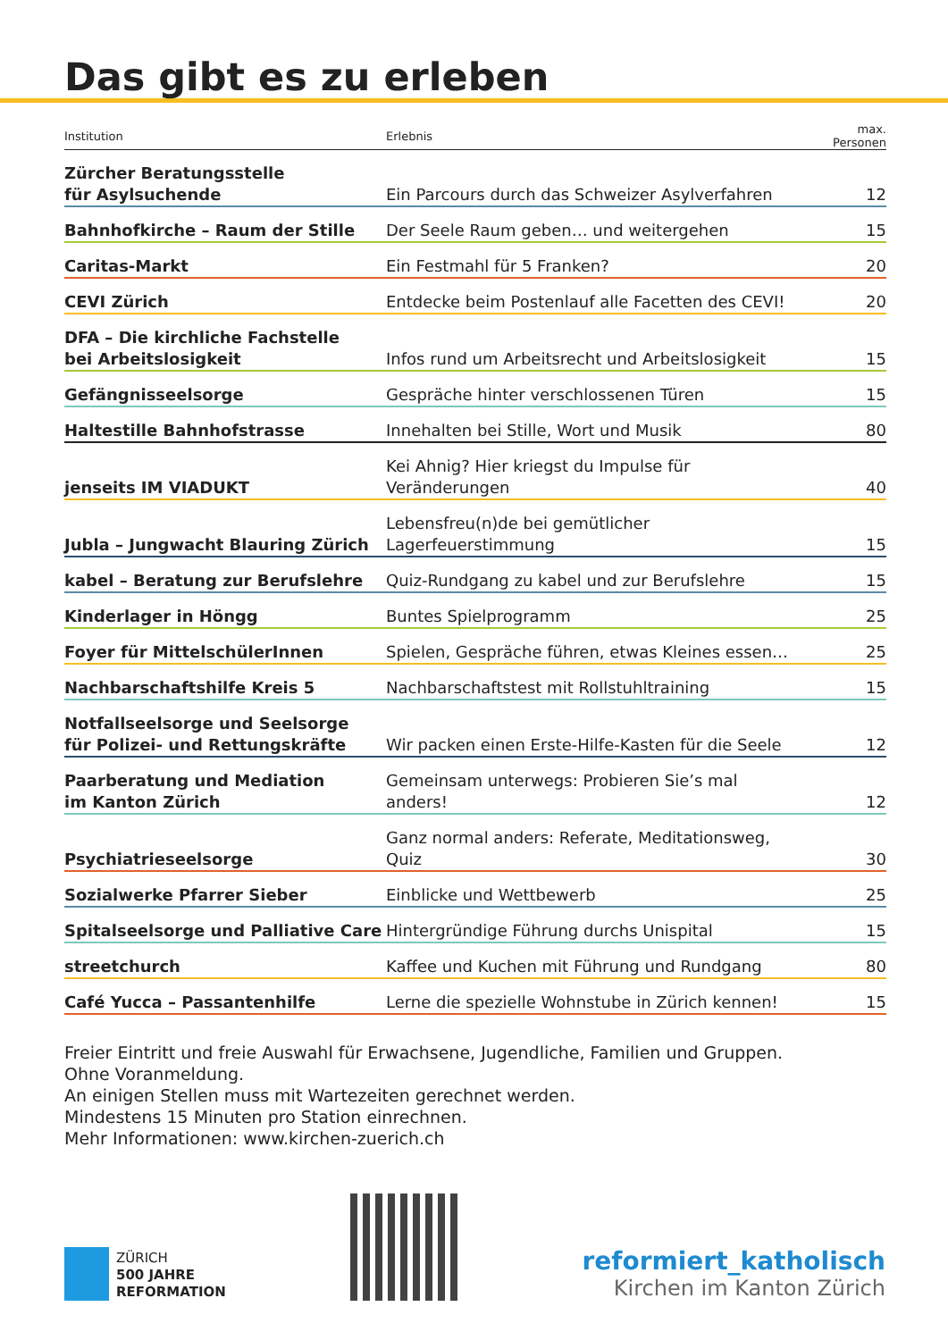Das gibt es zu erleben
| Institution | Erlebnis | max. Personen |
| --- | --- | --- |
| Zürcher Beratungsstelle für Asylsuchende | Ein Parcours durch das Schweizer Asylverfahren | 12 |
| Bahnhofkirche – Raum der Stille | Der Seele Raum geben… und weitergehen | 15 |
| Caritas-Markt | Ein Festmahl für 5 Franken? | 20 |
| CEVI Zürich | Entdecke beim Postenlauf alle Facetten des CEVI! | 20 |
| DFA – Die kirchliche Fachstelle bei Arbeitslosigkeit | Infos rund um Arbeitsrecht und Arbeitslosigkeit | 15 |
| Gefängnisseelsorge | Gespräche hinter verschlossenen Türen | 15 |
| Haltestille Bahnhofstrasse | Innehalten bei Stille, Wort und Musik | 80 |
| jenseits IM VIADUKT | Kei Ahnig? Hier kriegst du Impulse für Veränderungen | 40 |
| Jubla – Jungwacht Blauring Zürich | Lebensfreu(n)de bei gemütlicher Lagerfeuerstimmung | 15 |
| kabel – Beratung zur Berufslehre | Quiz-Rundgang zu kabel und zur Berufslehre | 15 |
| Kinderlager in Höngg | Buntes Spielprogramm | 25 |
| Foyer für MittelschülerInnen | Spielen, Gespräche führen, etwas Kleines essen… | 25 |
| Nachbarschaftshilfe Kreis 5 | Nachbarschaftstest mit Rollstuhltraining | 15 |
| Notfallseelsorge und Seelsorge für Polizei- und Rettungskräfte | Wir packen einen Erste-Hilfe-Kasten für die Seele | 12 |
| Paarberatung und Mediation im Kanton Zürich | Gemeinsam unterwegs: Probieren Sie’s mal anders! | 12 |
| Psychiatrieseelsorge | Ganz normal anders: Referate, Meditationsweg, Quiz | 30 |
| Sozialwerke Pfarrer Sieber | Einblicke und Wettbewerb | 25 |
| Spitalseelsorge und Palliative Care | Hintergründige Führung durchs Unispital | 15 |
| streetchurch | Kaffee und Kuchen mit Führung und Rundgang | 80 |
| Café Yucca – Passantenhilfe | Lerne die spezielle Wohnstube in Zürich kennen! | 15 |
Freier Eintritt und freie Auswahl für Erwachsene, Jugendliche, Familien und Gruppen.
Ohne Voranmeldung.
An einigen Stellen muss mit Wartezeiten gerechnet werden.
Mindestens 15 Minuten pro Station einrechnen.
Mehr Informationen: www.kirchen-zuerich.ch
ZÜRICH
500 JAHRE
REFORMATION
reformiert_katholisch
Kirchen im Kanton Zürich